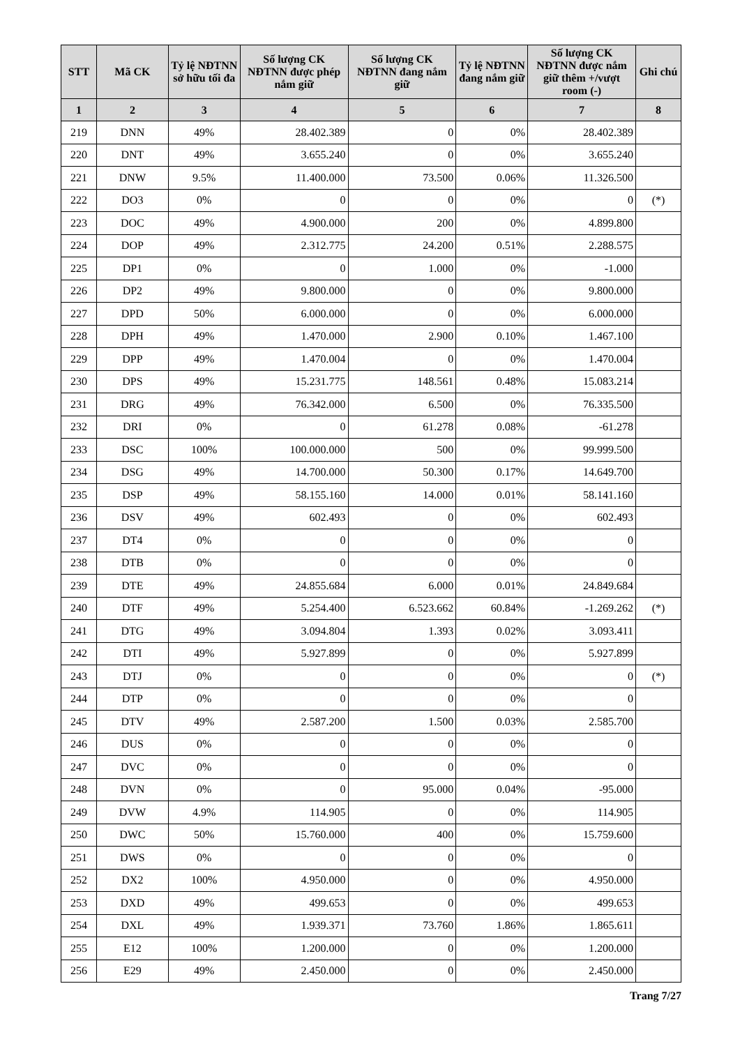| STT | Mã CK | Tỷ lệ NĐTNN sở hữu tối đa | Số lượng CK NĐTNN được phép nắm giữ | Số lượng CK NĐTNN đang nắm giữ | Tỷ lệ NĐTNN đang nắm giữ | Số lượng CK NĐTNN được nắm giữ thêm +/vượt room (-) | Ghi chú |
| --- | --- | --- | --- | --- | --- | --- | --- |
| 1 | 2 | 3 | 4 | 5 | 6 | 7 | 8 |
| 219 | DNN | 49% | 28.402.389 | 0 | 0% | 28.402.389 | |
| 220 | DNT | 49% | 3.655.240 | 0 | 0% | 3.655.240 | |
| 221 | DNW | 9.5% | 11.400.000 | 73.500 | 0.06% | 11.326.500 | |
| 222 | DO3 | 0% | 0 | 0 | 0% | 0 | (*) |
| 223 | DOC | 49% | 4.900.000 | 200 | 0% | 4.899.800 | |
| 224 | DOP | 49% | 2.312.775 | 24.200 | 0.51% | 2.288.575 | |
| 225 | DP1 | 0% | 0 | 1.000 | 0% | -1.000 | |
| 226 | DP2 | 49% | 9.800.000 | 0 | 0% | 9.800.000 | |
| 227 | DPD | 50% | 6.000.000 | 0 | 0% | 6.000.000 | |
| 228 | DPH | 49% | 1.470.000 | 2.900 | 0.10% | 1.467.100 | |
| 229 | DPP | 49% | 1.470.004 | 0 | 0% | 1.470.004 | |
| 230 | DPS | 49% | 15.231.775 | 148.561 | 0.48% | 15.083.214 | |
| 231 | DRG | 49% | 76.342.000 | 6.500 | 0% | 76.335.500 | |
| 232 | DRI | 0% | 0 | 61.278 | 0.08% | -61.278 | |
| 233 | DSC | 100% | 100.000.000 | 500 | 0% | 99.999.500 | |
| 234 | DSG | 49% | 14.700.000 | 50.300 | 0.17% | 14.649.700 | |
| 235 | DSP | 49% | 58.155.160 | 14.000 | 0.01% | 58.141.160 | |
| 236 | DSV | 49% | 602.493 | 0 | 0% | 602.493 | |
| 237 | DT4 | 0% | 0 | 0 | 0% | 0 | |
| 238 | DTB | 0% | 0 | 0 | 0% | 0 | |
| 239 | DTE | 49% | 24.855.684 | 6.000 | 0.01% | 24.849.684 | |
| 240 | DTF | 49% | 5.254.400 | 6.523.662 | 60.84% | -1.269.262 | (*) |
| 241 | DTG | 49% | 3.094.804 | 1.393 | 0.02% | 3.093.411 | |
| 242 | DTI | 49% | 5.927.899 | 0 | 0% | 5.927.899 | |
| 243 | DTJ | 0% | 0 | 0 | 0% | 0 | (*) |
| 244 | DTP | 0% | 0 | 0 | 0% | 0 | |
| 245 | DTV | 49% | 2.587.200 | 1.500 | 0.03% | 2.585.700 | |
| 246 | DUS | 0% | 0 | 0 | 0% | 0 | |
| 247 | DVC | 0% | 0 | 0 | 0% | 0 | |
| 248 | DVN | 0% | 0 | 95.000 | 0.04% | -95.000 | |
| 249 | DVW | 4.9% | 114.905 | 0 | 0% | 114.905 | |
| 250 | DWC | 50% | 15.760.000 | 400 | 0% | 15.759.600 | |
| 251 | DWS | 0% | 0 | 0 | 0% | 0 | |
| 252 | DX2 | 100% | 4.950.000 | 0 | 0% | 4.950.000 | |
| 253 | DXD | 49% | 499.653 | 0 | 0% | 499.653 | |
| 254 | DXL | 49% | 1.939.371 | 73.760 | 1.86% | 1.865.611 | |
| 255 | E12 | 100% | 1.200.000 | 0 | 0% | 1.200.000 | |
| 256 | E29 | 49% | 2.450.000 | 0 | 0% | 2.450.000 | |
Trang 7/27